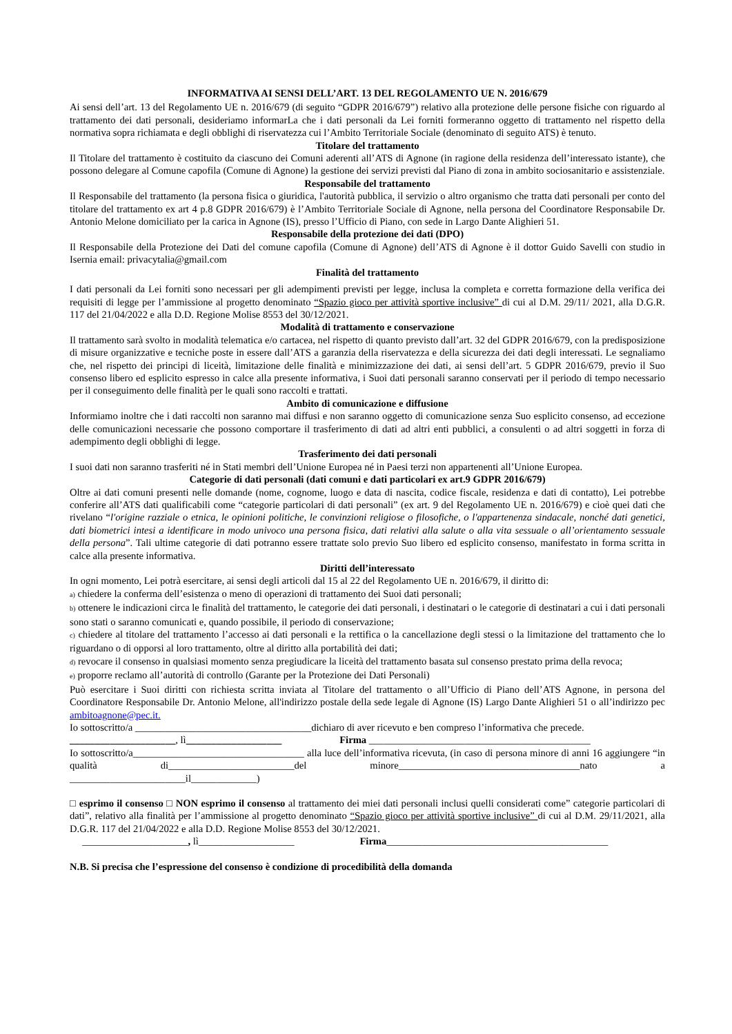INFORMATIVA AI SENSI DELL’ART. 13 DEL REGOLAMENTO UE N. 2016/679
Ai sensi dell’art. 13 del Regolamento UE n. 2016/679 (di seguito “GDPR 2016/679”) relativo alla protezione delle persone fisiche con riguardo al trattamento dei dati personali, desideriamo informarLa che i dati personali da Lei forniti formeranno oggetto di trattamento nel rispetto della normativa sopra richiamata e degli obblighi di riservatezza cui l’Ambito Territoriale Sociale (denominato di seguito ATS) è tenuto.
Titolare del trattamento
Il Titolare del trattamento è costituito da ciascuno dei Comuni aderenti all’ATS di Agnone (in ragione della residenza dell’interessato istante), che possono delegare al Comune capofila (Comune di Agnone) la gestione dei servizi previsti dal Piano di zona in ambito sociosanitario e assistenziale.
Responsabile del trattamento
Il Responsabile del trattamento (la persona fisica o giuridica, l'autorità pubblica, il servizio o altro organismo che tratta dati personali per conto del titolare del trattamento ex art 4 p.8 GDPR 2016/679) è l’Ambito Territoriale Sociale di Agnone, nella persona del Coordinatore Responsabile Dr. Antonio Melone domiciliato per la carica in Agnone (IS), presso l’Ufficio di Piano, con sede in Largo Dante Alighieri 51.
Responsabile della protezione dei dati (DPO)
Il Responsabile della Protezione dei Dati del comune capofila (Comune di Agnone) dell’ATS di Agnone è il dottor Guido Savelli con studio in Isernia email: privacytalia@gmail.com
Finalità del trattamento
I dati personali da Lei forniti sono necessari per gli adempimenti previsti per legge, inclusa la completa e corretta formazione della verifica dei requisiti di legge per l’ammissione al progetto denominato “Spazio gioco per attività sportive inclusive” di cui al D.M. 29/11/ 2021, alla D.G.R. 117 del 21/04/2022 e alla D.D. Regione Molise 8553 del 30/12/2021.
Modalità di trattamento e conservazione
Il trattamento sarà svolto in modalità telematica e/o cartacea, nel rispetto di quanto previsto dall’art. 32 del GDPR 2016/679, con la predisposizione di misure organizzative e tecniche poste in essere dall’ATS a garanzia della riservatezza e della sicurezza dei dati degli interessati. Le segnaliamo che, nel rispetto dei principi di liceità, limitazione delle finalità e minimizzazione dei dati, ai sensi dell’art. 5 GDPR 2016/679, previo il Suo consenso libero ed esplicito espresso in calce alla presente informativa, i Suoi dati personali saranno conservati per il periodo di tempo necessario per il conseguimento delle finalità per le quali sono raccolti e trattati.
Ambito di comunicazione e diffusione
Informiamo inoltre che i dati raccolti non saranno mai diffusi e non saranno oggetto di comunicazione senza Suo esplicito consenso, ad eccezione delle comunicazioni necessarie che possono comportare il trasferimento di dati ad altri enti pubblici, a consulenti o ad altri soggetti in forza di adempimento degli obblighi di legge.
Trasferimento dei dati personali
I suoi dati non saranno trasferiti né in Stati membri dell’Unione Europea né in Paesi terzi non appartenenti all’Unione Europea.
Categorie di dati personali (dati comuni e dati particolari ex art.9 GDPR 2016/679)
Oltre ai dati comuni presenti nelle domande (nome, cognome, luogo e data di nascita, codice fiscale, residenza e dati di contatto), Lei potrebbe conferire all’ATS dati qualificabili come “categorie particolari di dati personali” (ex art. 9 del Regolamento UE n. 2016/679) e cioè quei dati che rivelano “l'origine razziale o etnica, le opinioni politiche, le convinzioni religiose o filosofiche, o l'appartenenza sindacale, nonché dati genetici, dati biometrici intesi a identificare in modo univoco una persona fisica, dati relativi alla salute o alla vita sessuale o all’orientamento sessuale della persona”. Tali ultime categorie di dati potranno essere trattate solo previo Suo libero ed esplicito consenso, manifestato in forma scritta in calce alla presente informativa.
Diritti dell’interessato
In ogni momento, Lei potrà esercitare, ai sensi degli articoli dal 15 al 22 del Regolamento UE n. 2016/679, il diritto di:
a) chiedere la conferma dell’esistenza o meno di operazioni di trattamento dei Suoi dati personali;
b) ottenere le indicazioni circa le finalità del trattamento, le categorie dei dati personali, i destinatari o le categorie di destinatari a cui i dati personali sono stati o saranno comunicati e, quando possibile, il periodo di conservazione;
c) chiedere al titolare del trattamento l’accesso ai dati personali e la rettifica o la cancellazione degli stessi o la limitazione del trattamento che lo riguardano o di opporsi al loro trattamento, oltre al diritto alla portabilità dei dati;
d) revocare il consenso in qualsiasi momento senza pregiudicare la liceità del trattamento basata sul consenso prestato prima della revoca;
e) proporre reclamo all’autorità di controllo (Garante per la Protezione dei Dati Personali)
Può esercitare i Suoi diritti con richiesta scritta inviata al Titolare del trattamento o all’Ufficio di Piano dell’ATS Agnone, in persona del Coordinatore Responsabile Dr. Antonio Melone, all'indirizzo postale della sede legale di Agnone (IS) Largo Dante Alighieri 51 o all’indirizzo pec ambitoagnone@pec.it.
Io sottoscritto/a ___________________________________dichiaro di aver ricevuto e ben compreso l’informativa che precede.
_____________________, lì___________________ Firma ____________________________________________
Io sottoscritto/a__________________________________ alla luce dell’informativa ricevuta, (in caso di persona minore di anni 16 aggiungere “in qualità di_________________________del minore____________________________________nato a _______________________il_____________)
□ esprimo il consenso □ NON esprimo il consenso al trattamento dei miei dati personali inclusi quelli considerati come” categorie particolari di dati”, relativo alla finalità per l’ammissione al progetto denominato “Spazio gioco per attività sportive inclusive” di cui al D.M. 29/11/2021, alla D.G.R. 117 del 21/04/2022 e alla D.D. Regione Molise 8553 del 30/12/2021.
_____________________, lì___________________ Firma____________________________________________
N.B. Si precisa che l’espressione del consenso è condizione di procedibilità della domanda